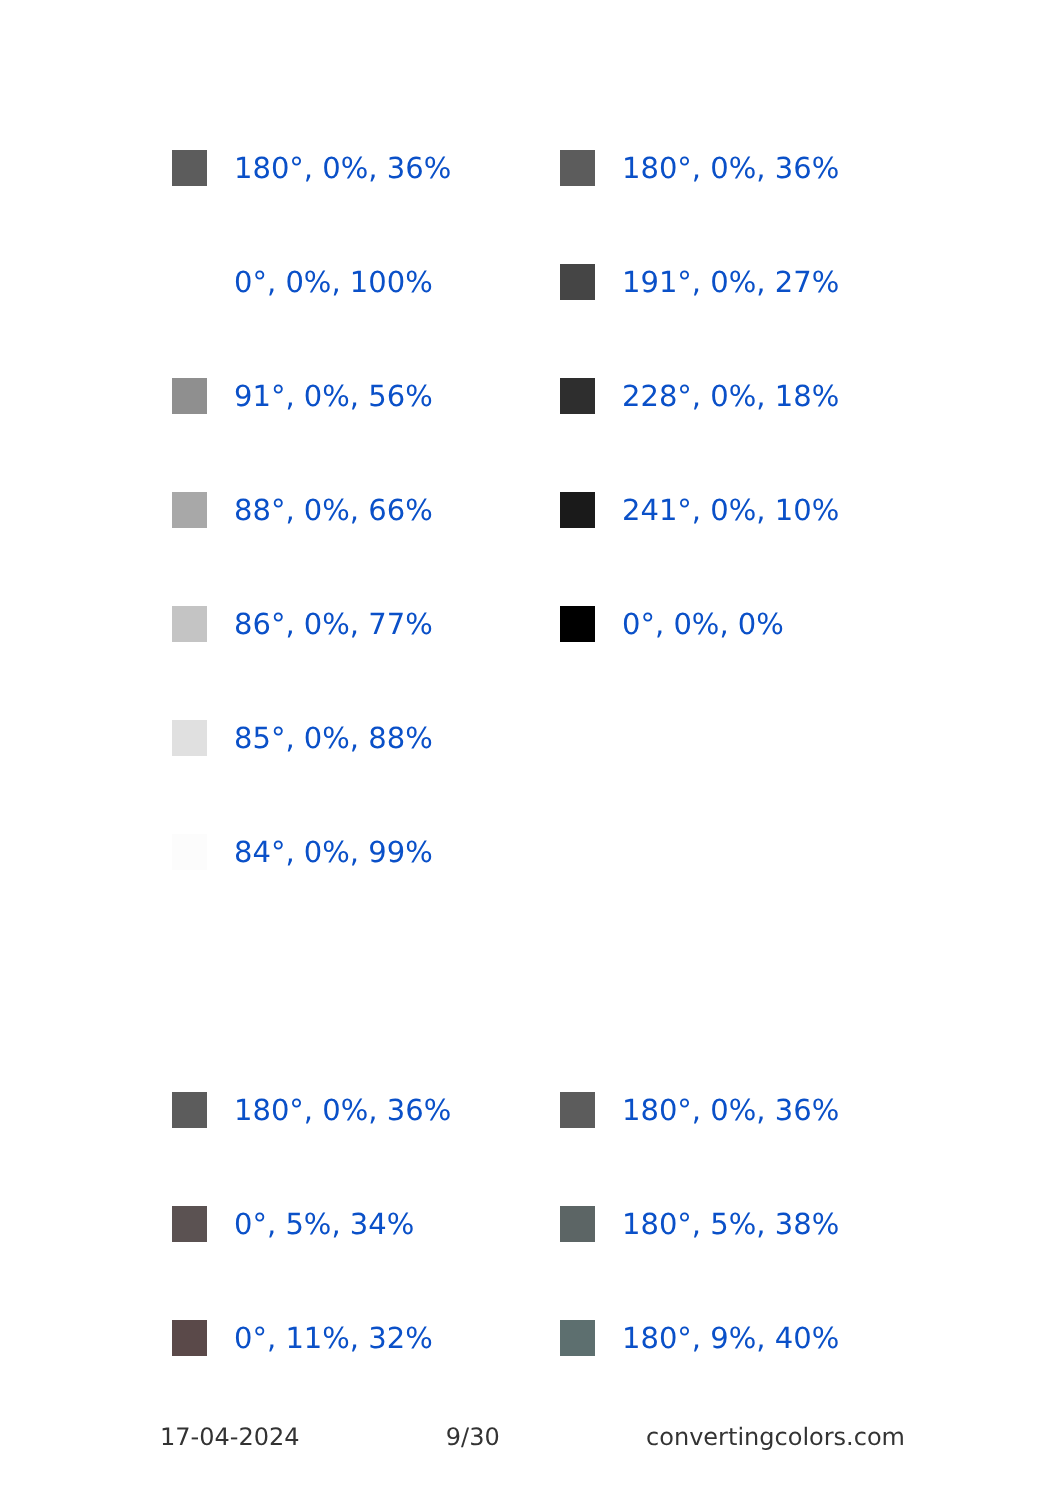180°, 0%, 36%
180°, 0%, 36%
0°, 0%, 100%
191°, 0%, 27%
91°, 0%, 56%
228°, 0%, 18%
88°, 0%, 66%
241°, 0%, 10%
86°, 0%, 77%
0°, 0%, 0%
85°, 0%, 88%
84°, 0%, 99%
180°, 0%, 36%
180°, 0%, 36%
0°, 5%, 34%
180°, 5%, 38%
0°, 11%, 32%
180°, 9%, 40%
17-04-2024 9/30 convertingcolors.com